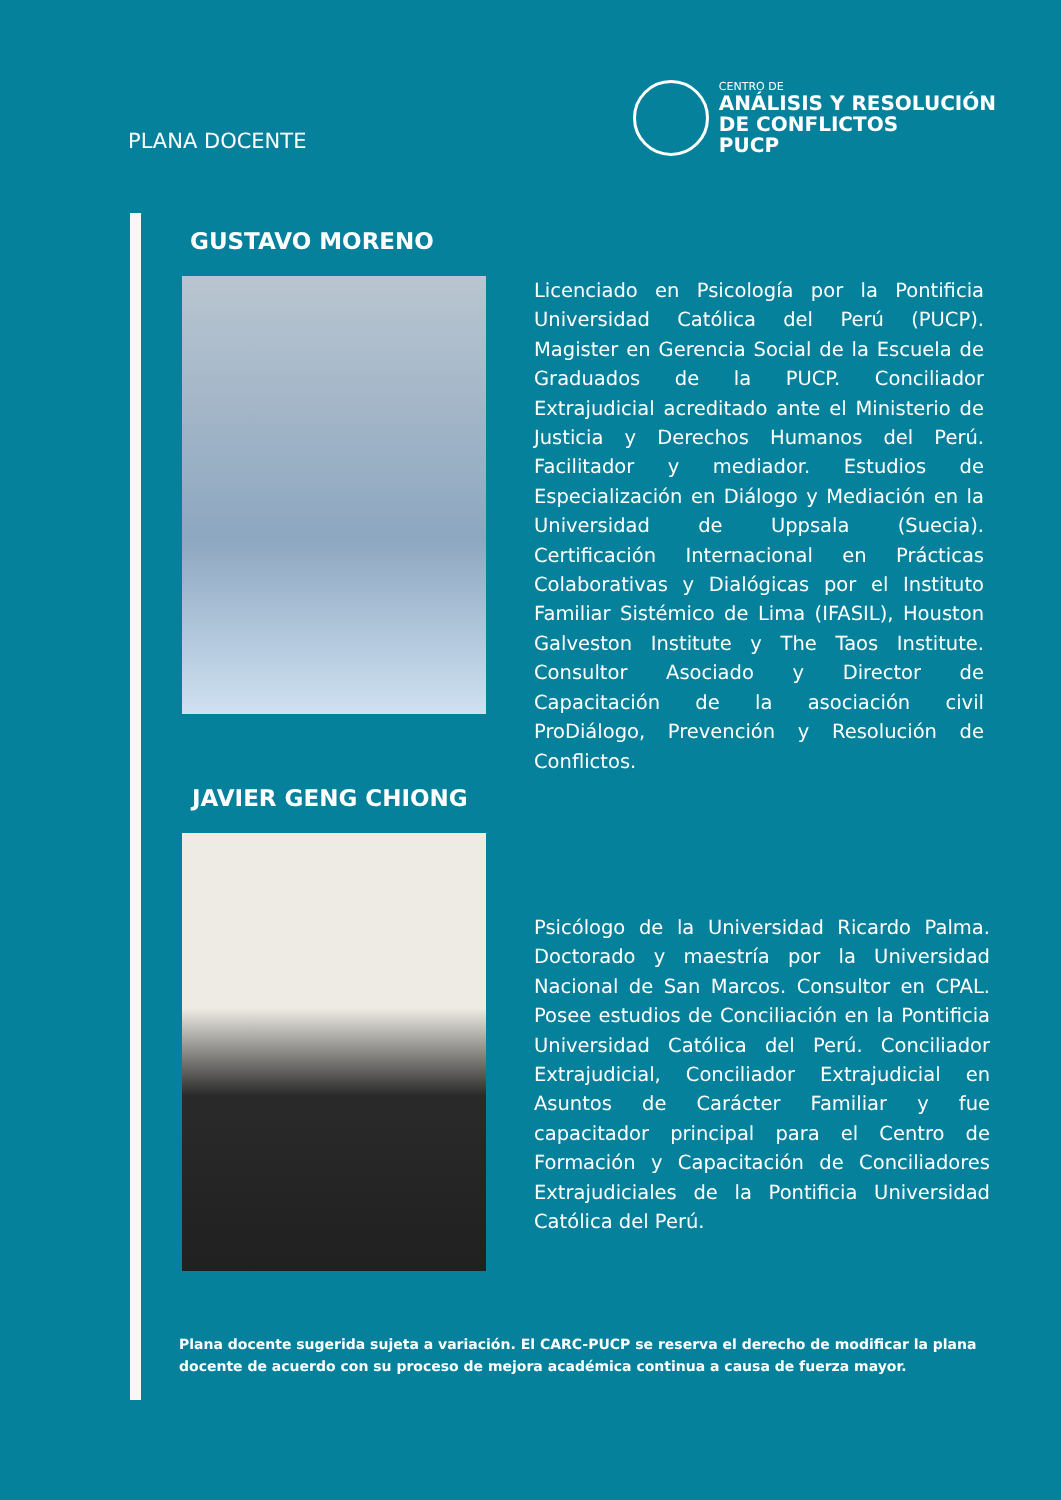PLANA DOCENTE
CENTRO DE
ANÁLISIS Y RESOLUCIÓN
DE CONFLICTOS
PUCP
GUSTAVO MORENO
Licenciado en Psicología por la Pontificia Universidad Católica del Perú (PUCP). Magister en Gerencia Social de la Escuela de Graduados de la PUCP. Conciliador Extrajudicial acreditado ante el Ministerio de Justicia y Derechos Humanos del Perú. Facilitador y mediador. Estudios de Especialización en Diálogo y Mediación en la Universidad de Uppsala (Suecia). Certificación Internacional en Prácticas Colaborativas y Dialógicas por el Instituto Familiar Sistémico de Lima (IFASIL), Houston Galveston Institute y The Taos Institute. Consultor Asociado y Director de Capacitación de la asociación civil ProDiálogo, Prevención y Resolución de Conflictos.
JAVIER GENG CHIONG
Psicólogo de la Universidad Ricardo Palma. Doctorado y maestría por la Universidad Nacional de San Marcos. Consultor en CPAL. Posee estudios de Conciliación en la Pontificia Universidad Católica del Perú. Conciliador Extrajudicial, Conciliador Extrajudicial en Asuntos de Carácter Familiar y fue capacitador principal para el Centro de Formación y Capacitación de Conciliadores Extrajudiciales de la Pontificia Universidad Católica del Perú.
Plana docente sugerida sujeta a variación. El CARC-PUCP se reserva el derecho de modificar la plana docente de acuerdo con su proceso de mejora académica continua a causa de fuerza mayor.